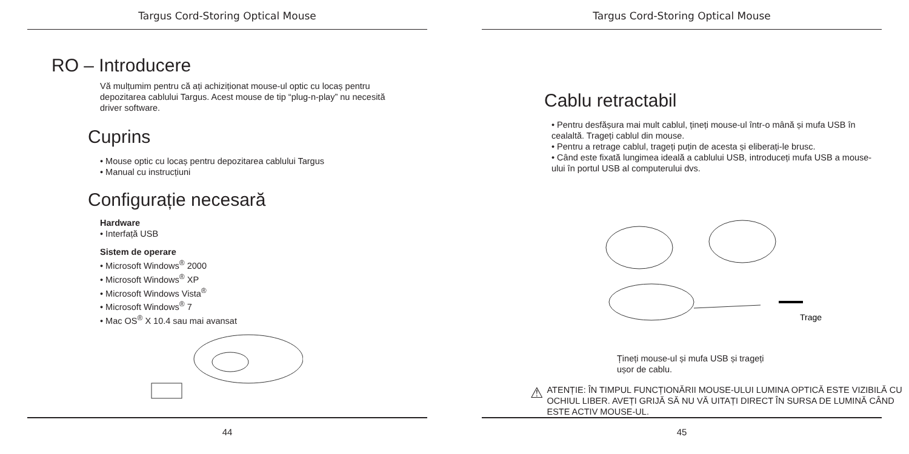Targus Cord-Storing Optical Mouse
RO – Introducere
Vă mulțumim pentru că ați achiziționat mouse-ul optic cu locaș pentru depozitarea cablului Targus. Acest mouse de tip “plug-n-play” nu necesită driver software.
Cuprins
• Mouse optic cu locaș pentru depozitarea cablului Targus
• Manual cu instrucțiuni
Configurație necesară
Hardware
• Interfață USB
Sistem de operare
• Microsoft Windows<sup>®</sup> 2000
• Microsoft Windows<sup>®</sup> XP
• Microsoft Windows Vista<sup>®</sup>
• Microsoft Windows<sup>®</sup> 7
• Mac OS<sup>®</sup> X 10.4 sau mai avansat
44
Targus Cord-Storing Optical Mouse
Cablu retractabil
• Pentru desfășura mai mult cablul, țineți mouse-ul într-o mână și mufa USB în cealaltă. Trageți cablul din mouse.
• Pentru a retrage cablul, trageți puțin de acesta și eliberați-le brusc.
• Când este fixată lungimea ideală a cablului USB, introduceți mufa USB a mouse-ului în portul USB al computerului dvs.
Trage
Țineți mouse-ul și mufa USB și trageți
ușor de cablu.
⚠
ATENȚIE: ÎN TIMPUL FUNCȚIONĂRII MOUSE-ULUI LUMINA OPTICĂ ESTE VIZIBILĂ CU OCHIUL LIBER. AVEȚI GRIJĂ SĂ NU VĂ UITAȚI DIRECT ÎN SURSA DE LUMINĂ CÂND ESTE ACTIV MOUSE-UL.
45